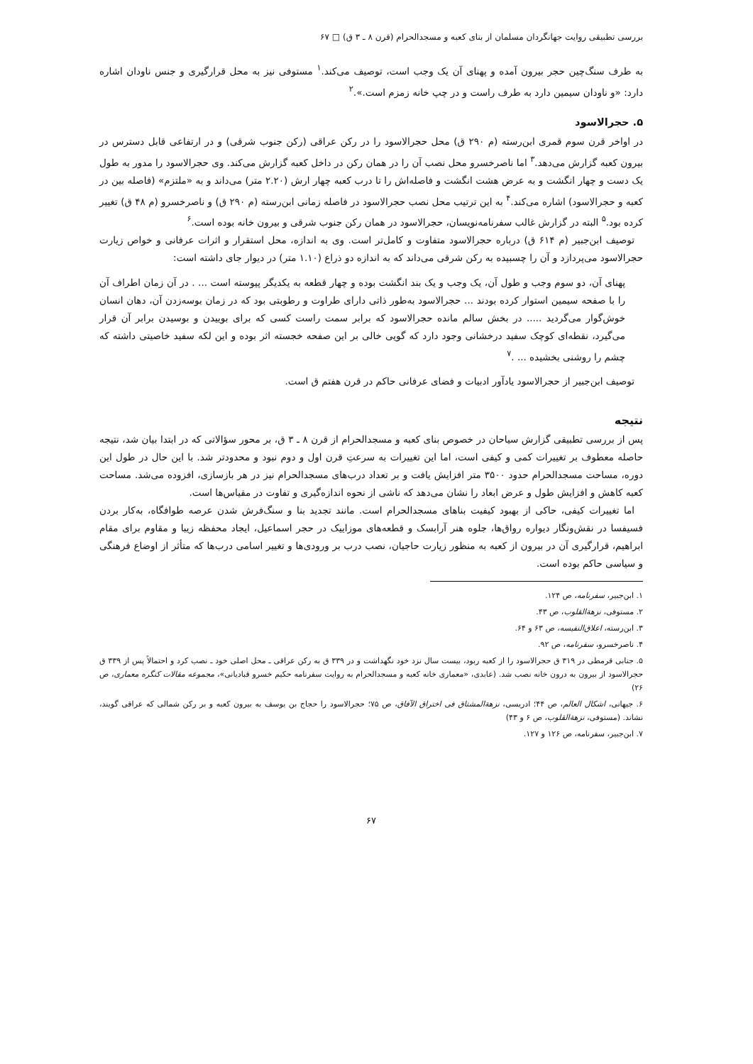بررسی تطبیقی روایت جهانگردان مسلمان از بنای کعبه و مسجدالحرام (قرن ۸ ـ ۳ ق) □ ۶۷
به طرف سنگ‌چین حجر بیرون آمده و پهنای آن یک وجب است، توصیف می‌کند.<sup>۱</sup> مستوفی نیز به محل قرارگیری و جنس ناودان اشاره دارد: «و ناودان سیمین دارد به طرف راست و در چپ خانه زمزم است.».<sup>۲</sup>
۵. حجرالاسود
در اواخر قرن سوم قمری ابن‌رسته (م ۲۹۰ ق) محل حجرالاسود را در رکن عراقی (رکن جنوب شرقی) و در ارتفاعی قابل دسترس در بیرون کعبه گزارش می‌دهد.<sup>۳</sup> اما ناصرخسرو محل نصب آن را در همان رکن در داخل کعبه گزارش می‌کند. وی حجرالاسود را مدور به طول یک دست و چهار انگشت و به عرض هشت انگشت و فاصله‌اش را تا درب کعبه چهار ارش (۲.۲۰ متر) می‌داند و به «ملتزم» (فاصله بین در کعبه و حجرالاسود) اشاره می‌کند.<sup>۴</sup> به این ترتیب محل نصب حجرالاسود در فاصله زمانی ابن‌رسته (م ۲۹۰ ق) و ناصرخسرو (م ۴۸ ق) تغییر کرده بود.<sup>۵</sup> البته در گزارش غالب سفرنامه‌نویسان، حجرالاسود در همان رکن جنوب شرقی و بیرون خانه بوده است.<sup>۶</sup>
توصیف ابن‌جبیر (م ۶۱۴ ق) درباره حجرالاسود متفاوت و کامل‌تر است. وی به اندازه، محل استقرار و اثرات عرفانی و خواص زیارت حجرالاسود می‌پردازد و آن را چسبیده به رکن شرقی می‌داند که به اندازه دو ذراع (۱.۱۰ متر) در دیوار جای داشته است:
پهنای آن، دو سوم وجب و طول آن، یک وجب و یک بند انگشت بوده و چهار قطعه به یکدیگر پیوسته است ... . در آن زمان اطراف آن را با صفحه سیمین استوار کرده بودند ... حجرالاسود به‌طور ذاتی دارای طراوت و رطوبتی بود که در زمان بوسه‌زدن آن، دهان انسان خوش‌گوار می‌گردید ..... در بخش سالم مانده حجرالاسود که برابر سمت راست کسی که برای بوییدن و بوسیدن برابر آن قرار می‌گیرد، نقطه‌ای کوچک سفید درخشانی وجود دارد که گویی خالی بر این صفحه خجسته اثر بوده و این لکه سفید خاصیتی داشته که چشم را روشنی بخشیده ... .<sup>۷</sup>
توصیف ابن‌جبیر از حجرالاسود یادآور ادبیات و فضای عرفانی حاکم در قرن هفتم ق است.
نتیجه
پس از بررسی تطبیقی گزارش سیاحان در خصوص بنای کعبه و مسجدالحرام از قرن ۸ ـ ۳ ق، بر محور سؤالاتی که در ابتدا بیان شد، نتیجه حاصله معطوف بر تغییرات کمی و کیفی است، اما این تغییرات به سرعتِ قرن اول و دوم نبود و محدودتر شد. با این حال در طول این دوره، مساحت مسجدالحرام حدود ۳۵۰۰ متر افزایش یافت و بر تعداد درب‌های مسجدالحرام نیز در هر بازسازی، افزوده می‌شد. مساحت کعبه کاهش و افزایش طول و عرض ابعاد را نشان می‌دهد که ناشی از نحوه اندازه‌گیری و تفاوت در مقیاس‌ها است.
اما تغییرات کیفی، حاکی از بهبود کیفیت بناهای مسجدالحرام است. مانند تجدید بنا و سنگ‌فرش شدن عرصه طوافگاه، به‌کار بردن فسیفسا در نقش‌ونگار دیواره رواق‌ها، جلوه هنر آرابسک و قطعه‌های موزاییک در حجر اسماعیل، ایجاد محفظه زیبا و مقاوم برای مقام ابراهیم، قرارگیری آن در بیرون از کعبه به منظور زیارت حاجیان، نصب درب بر ورودی‌ها و تغییر اسامی درب‌ها که متأثر از اوضاع فرهنگی و سیاسی حاکم بوده است.
۱. ابن‌جبیر، سفرنامه، ص ۱۲۴.
۲. مستوفی، نزهة‌القلوب، ص ۴۳.
۳. ابن‌رسته، اعلاق‌النفیسه، ص ۶۳ و ۶۴.
۴. ناصرخسرو، سفرنامه، ص ۹۲.
۵. جنابی قرمطی در ۳۱۹ ق حجرالاسود را از کعبه ربود، بیست سال نزد خود نگهداشت و در ۳۳۹ ق به رکن عراقی ـ محل اصلی خود ـ نصب کرد و احتمالاً پس از ۳۳۹ ق حجرالاسود از بیرون به درون خانه نصب شد. (عابدی، «معماری خانه کعبه و مسجدالحرام به روایت سفرنامه حکیم خسرو قبادیانی»، مجموعه مقالات کنگره معماری، ص ۲۶)
۶. جیهانی، اشکال العالم، ص ۴۴؛ ادریسی، نزهة‌المشتاق فی اختراق الآفاق، ص ۷۵؛ حجرالاسود را حجاج بن یوسف به بیرون کعبه و بر رکن شمالی که عراقی گویند، نشاند. (مستوفی، نزهة‌القلوب، ص ۶ و ۴۳)
۷. ابن‌جبیر، سفرنامه، ص ۱۲۶ و ۱۲۷.
۶۷